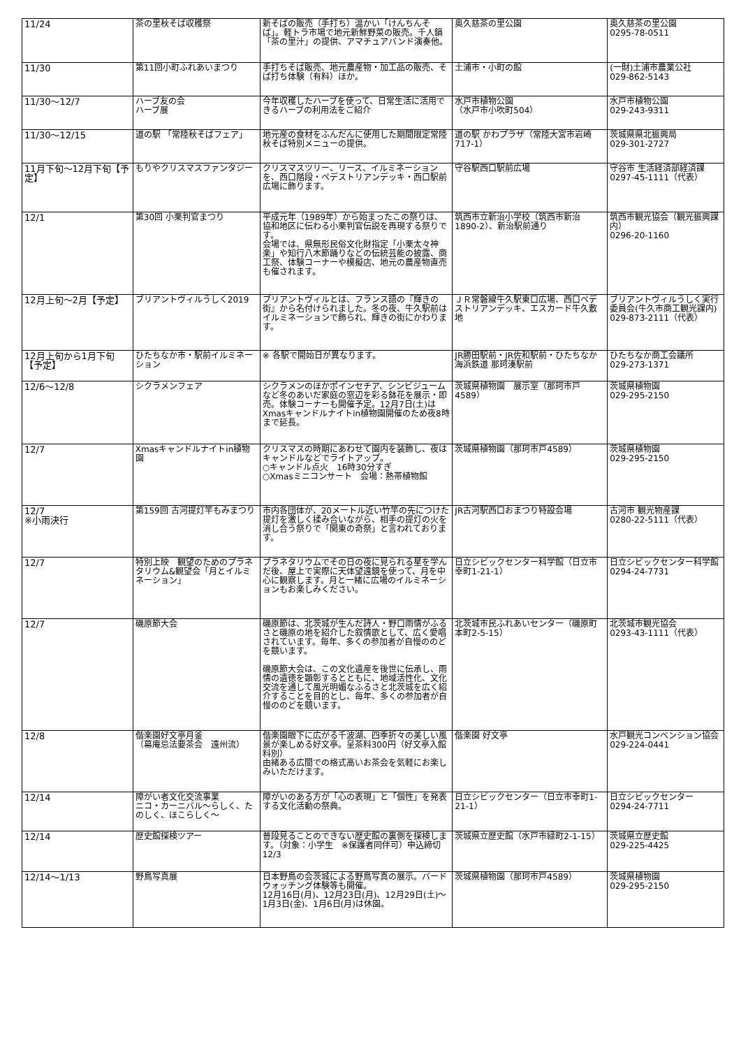| 11/24 | 茶の里秋そば収穫祭 | 新そばの販売（手打ち）温かい「けんちんそば」。軽トラ市場で地元新鮮野菜の販売。千人鍋「茶の里汁」の提供、アマチュアバンド演奏他。 | 奥久慈茶の里公園 | 奥久慈茶の里公園 0295-78-0511 |
| 11/30 | 第11回小町ふれあいまつり | 手打ちそば販売、地元農産物・加工品の販売、そば打ち体験（有料）ほか。 | 土浦市・小町の館 | (一財)土浦市農業公社 029-862-5143 |
| 11/30～12/7 | ハーブ友の会 ハーブ展 | 今年収穫したハーブを使って、日常生活に活用できるハーブの利用法をご紹介 | 水戸市植物公園 （水戸市小吹町504） | 水戸市植物公園 029-243-9311 |
| 11/30～12/15 | 道の駅 「常陸秋そばフェア」 | 地元産の食材をふんだんに使用した期間限定常陸秋そば特別メニューの提供。 | 道の駅 かわプラザ（常陸大宮市岩崎717-1） | 茨城県県北振興局 029-301-2727 |
| 11月下旬～12月下旬【予定】 | もりやクリスマスファンタジー | クリスマスツリー、リース、イルミネーションを、西口階段・ペデストリアンデッキ・西口駅前広場に飾ります。 | 守谷駅西口駅前広場 | 守谷市 生活経済部経済課 0297-45-1111（代表） |
| 12/1 | 第30回 小栗判官まつり | 平成元年（1989年）から始まったこの祭りは、協和地区に伝わる小栗判官伝説を再現する祭りです。 会場では、県無形民俗文化財指定「小栗太々神楽」や知行八木節踊りなどの伝統芸能の披露、商工祭、体験コーナーや模擬店、地元の農産物直売も催されます。 | 筑西市立新治小学校（筑西市新治1890-2）、新治駅前通り | 筑西市観光協会（観光振興課内） 0296-20-1160 |
| 12月上旬～2月【予定】 | ブリアントヴィルうしく2019 | ブリアントヴィルとは、フランス語の『輝きの街』から名付けられました。冬の夜、牛久駅前はイルミネーションで飾られ、輝きの街にかわります。 | ＪＲ常磐線牛久駅東口広場、西口ペデストリアンデッキ、エスカード牛久敷地 | ブリアントヴィルうしく実行委員会(牛久市商工観光課内) 029-873-2111（代表） |
| 12月上旬から1月下旬【予定】 | ひたちなか市・駅前イルミネーション | ※ 各駅で開始日が異なります。 | JR勝田駅前・JR佐和駅前・ひたちなか海浜鉄道 那珂湊駅前 | ひたちなか商工会議所 029-273-1371 |
| 12/6～12/8 | シクラメンフェア | シクラメンのほかポインセチア、シンビジュームなど冬のあいだ家庭の窓辺を彩る鉢花を展示・即売。体験コーナーも開催予定。12月7日(土)はXmasキャンドルナイトin植物園開催のため夜8時まで延長。 | 茨城県植物園 展示室（那珂市戸4589） | 茨城県植物園 029-295-2150 |
| 12/7 | Xmasキャンドルナイトin植物園 | クリスマスの時期にあわせて園内を装飾し、夜はキャンドルなどでライトアップ。 ○キャンドル点火 16時30分すぎ ○Xmasミニコンサート 会場：熱帯植物館 | 茨城県植物園（那珂市戸4589） | 茨城県植物園 029-295-2150 |
| 12/7 ※小雨決行 | 第159回 古河提灯竿もみまつり | 市内各団体が、20メートル近い竹竿の先につけた提灯を激しく揉み合いながら、相手の提灯の火を消し合う祭りで「関東の奇祭」と言われております。 | JR古河駅西口おまつり特設会場 | 古河市 観光物産課 0280-22-5111（代表） |
| 12/7 | 特別上映 観望のためのプラネタリウム&観望会「月とイルミネーション」 | プラネタリウムでその日の夜に見られる星を学んだ後、屋上で実際に天体望遠鏡を使って、月を中心に観察します。月と一緒に広場のイルミネーションもお楽しみください。 | 日立シビックセンター科学館（日立市幸町1-21-1） | 日立シビックセンター科学館 0294-24-7731 |
| 12/7 | 磯原節大会 | 磯原節は、北茨城が生んだ詩人・野口雨情がふるさと磯原の地を紹介した叙情歌として、広く愛唱されています。毎年、多くの参加者が自慢ののどを競います。 磯原節大会は、この文化遺産を後世に伝承し、雨情の遺徳を顕彰するとともに、地域活性化、文化交流を通して風光明媚なふるさと北茨城を広く紹介することを目的とし、毎年、多くの参加者が自慢ののどを競います。 | 北茨城市民ふれあいセンター（磯原町本町2-5-15） | 北茨城市観光協会 0293-43-1111（代表） |
| 12/8 | 偕楽園好文亭月釜 （幕庵忌法要茶会 遠州流） | 偕楽園眼下に広がる千波湖、四季折々の美しい風景が楽しめる好文亭。呈茶料300円（好文亭入館料別） 由緒ある広間での格式高いお茶会を気軽にお楽しみいただけます。 | 偕楽園 好文亭 | 水戸観光コンベンション協会 029-224-0441 |
| 12/14 | 障がい者文化交流事業 ニコ・カーニバル～らしく、たのしく、ほこらしく～ | 障がいのある方が「心の表現」と「個性」を発表する文化活動の祭典。 | 日立シビックセンター（日立市幸町1-21-1） | 日立シビックセンター 0294-24-7711 |
| 12/14 | 歴史館探検ツアー | 普段見ることのできない歴史館の裏側を探検します。（対象：小学生 ※保護者同伴可）申込締切12/3 | 茨城県立歴史館（水戸市緑町2-1-15） | 茨城県立歴史館 029-225-4425 |
| 12/14～1/13 | 野鳥写真展 | 日本野鳥の会茨城による野鳥写真の展示。バードウォッチング体験等も開催。 12月16日(月)、12月23日(月)、12月29日(土)～1月3日(金)、1月6日(月)は休園。 | 茨城県植物園（那珂市戸4589） | 茨城県植物園 029-295-2150 |